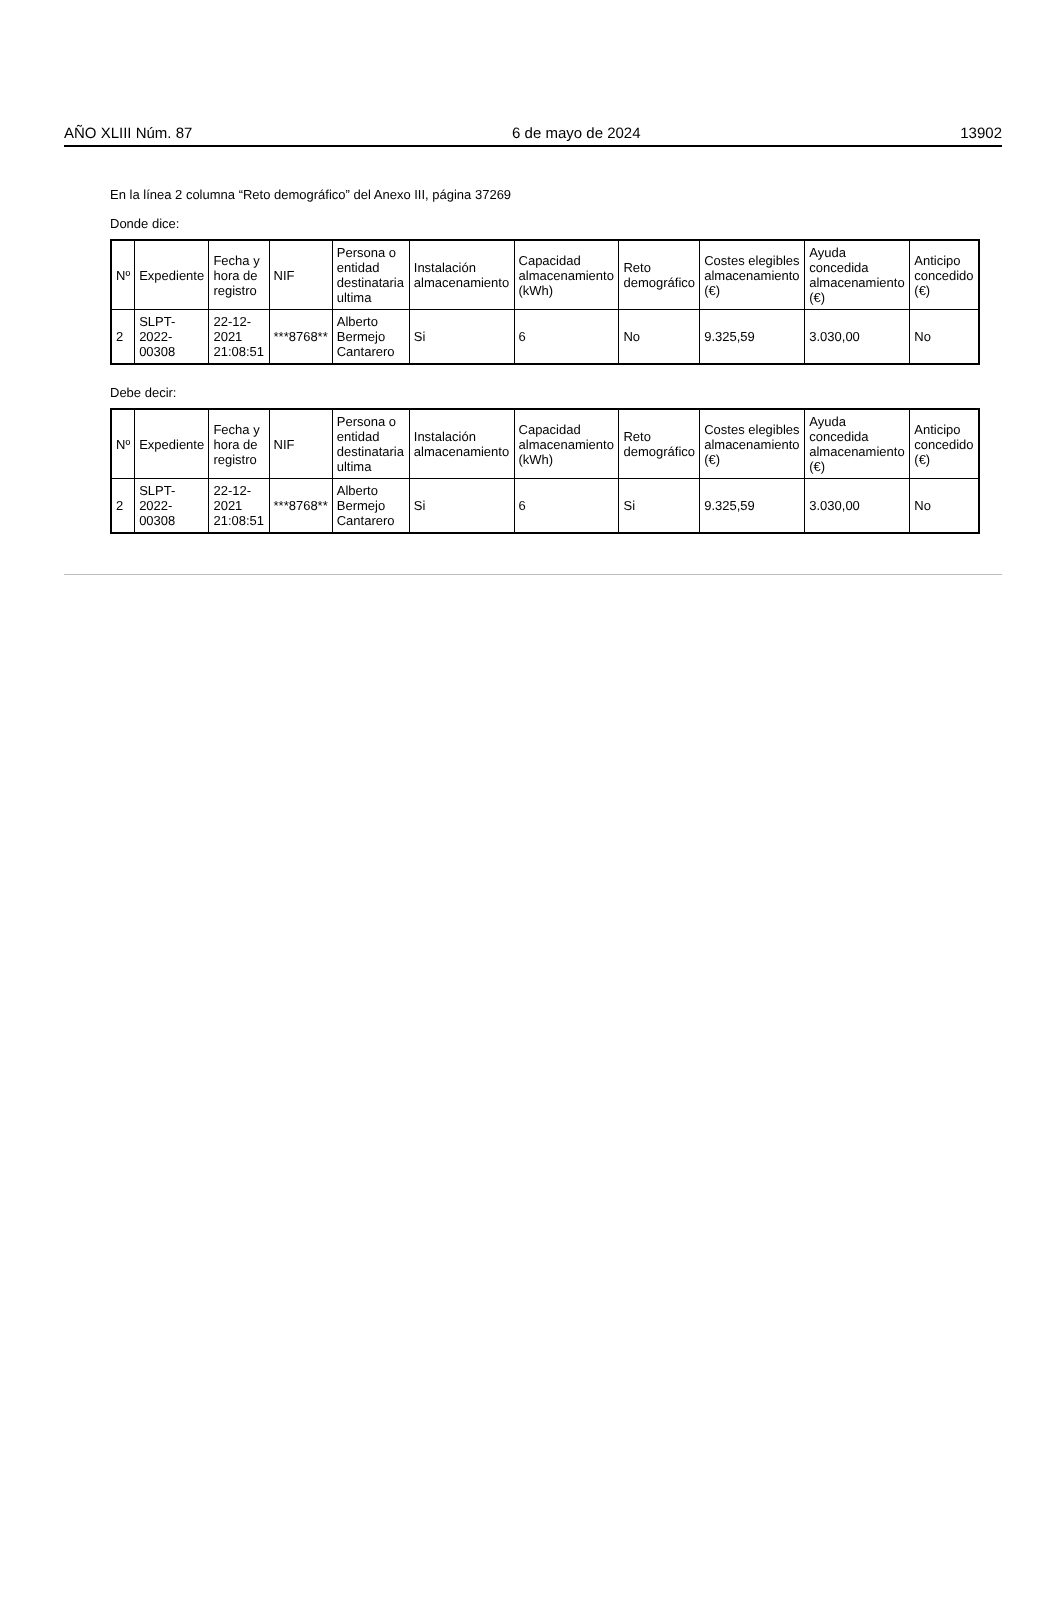AÑO XLIII Núm. 87 6 de mayo de 2024 13902
En la línea 2 columna “Reto demográfico” del Anexo III, página 37269
Donde dice:
| Nº | Expediente | Fecha y hora de registro | NIF | Persona o entidad destinataria ultima | Instalación almacenamiento | Capacidad almacenamiento (kWh) | Reto demográfico | Costes elegibles almacenamiento (€) | Ayuda concedida almacenamiento (€) | Anticipo concedido (€) |
| --- | --- | --- | --- | --- | --- | --- | --- | --- | --- | --- |
| 2 | SLPT-2022-00308 | 22-12-2021 21:08:51 | ***8768** | Alberto Bermejo Cantarero | Si | 6 | No | 9.325,59 | 3.030,00 | No |
Debe decir:
| Nº | Expediente | Fecha y hora de registro | NIF | Persona o entidad destinataria ultima | Instalación almacenamiento | Capacidad almacenamiento (kWh) | Reto demográfico | Costes elegibles almacenamiento (€) | Ayuda concedida almacenamiento (€) | Anticipo concedido (€) |
| --- | --- | --- | --- | --- | --- | --- | --- | --- | --- | --- |
| 2 | SLPT-2022-00308 | 22-12-2021 21:08:51 | ***8768** | Alberto Bermejo Cantarero | Si | 6 | Si | 9.325,59 | 3.030,00 | No |